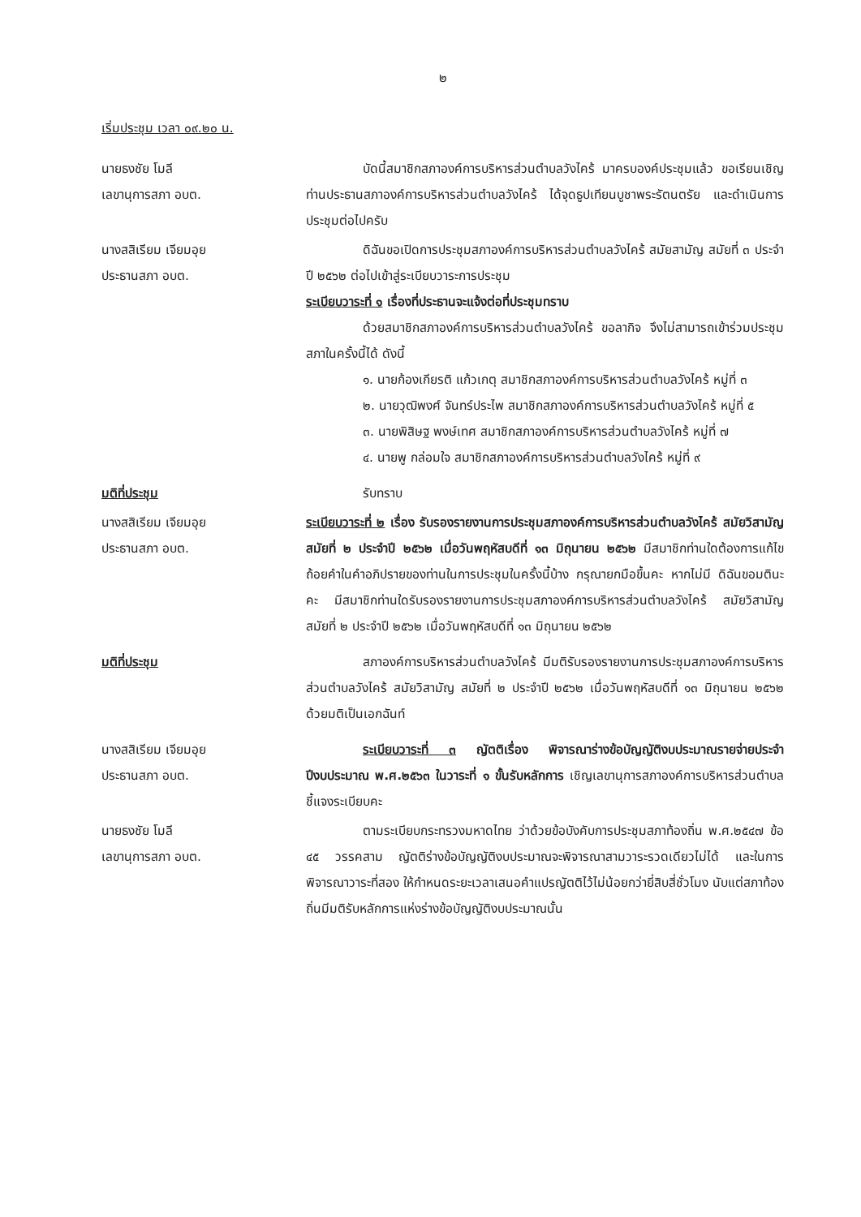๒
เริ่มประชุม เวลา ๐๙.๒๐ น.
นายธงชัย โมลี
เลขานุการสภา อบต.
บัดนี้สมาชิกสภาองค์การบริหารส่วนตำบลวังไคร้ มาครบองค์ประชุมแล้ว ขอเรียนเชิญท่านประธานสภาองค์การบริหารส่วนตำบลวังไคร้ ได้จุดธูปเทียนบูชาพระรัตนตรัย และดำเนินการประชุมต่อไปครับ
นางสสิเรียม เจียมอุย
ประธานสภา อบต.
ดิฉันขอเปิดการประชุมสภาองค์การบริหารส่วนตำบลวังไคร้ สมัยสามัญ สมัยที่ ๓ ประจำปี ๒๕๖๒ ต่อไปเข้าสู่ระเบียบวาระการประชุม
ระเบียบวาระที่ ๑ เรื่องที่ประธานจะแจ้งต่อที่ประชุมทราบ
ด้วยสมาชิกสภาองค์การบริหารส่วนตำบลวังไคร้ ขอลากิจ จึงไม่สามารถเข้าร่วมประชุมสภาในครั้งนี้ได้ ดังนี้
๑. นายก้องเกียรติ แก้วเกตุ สมาชิกสภาองค์การบริหารส่วนตำบลวังไคร้ หมู่ที่ ๓
๒. นายวุฒิพงศ์ จันทร์ประไพ สมาชิกสภาองค์การบริหารส่วนตำบลวังไคร้ หมู่ที่ ๕
๓. นายพิสิษฐ พงษ์เทศ สมาชิกสภาองค์การบริหารส่วนตำบลวังไคร้ หมู่ที่ ๗
๔. นายพู กล่อมใจ สมาชิกสภาองค์การบริหารส่วนตำบลวังไคร้ หมู่ที่ ๙
มติที่ประชุม รับทราบ
นางสสิเรียม เจียมอุย
ประธานสภา อบต.
ระเบียบวาระที่ ๒ เรื่อง รับรองรายงานการประชุมสภาองค์การบริหารส่วนตำบลวังไคร้ สมัยวิสามัญ สมัยที่ ๒ ประจำปี ๒๕๖๒ เมื่อวันพฤหัสบดีที่ ๑๓ มิถุนายน ๒๕๖๒ มีสมาชิกท่านใดต้องการแก้ไขถ้อยคำในคำอภิปรายของท่านในการประชุมในครั้งนี้บ้าง กรุณายกมือขึ้นคะ หากไม่มี ดิฉันขอมตินะคะ มีสมาชิกท่านใดรับรองรายงานการประชุมสภาองค์การบริหารส่วนตำบลวังไคร้ สมัยวิสามัญ สมัยที่ ๒ ประจำปี ๒๕๖๒ เมื่อวันพฤหัสบดีที่ ๑๓ มิถุนายน ๒๕๖๒
มติที่ประชุม สภาองค์การบริหารส่วนตำบลวังไคร้ มีมติรับรองรายงานการประชุมสภาองค์การบริหารส่วนตำบลวังไคร้ สมัยวิสามัญ สมัยที่ ๒ ประจำปี ๒๕๖๒ เมื่อวันพฤหัสบดีที่ ๑๓ มิถุนายน ๒๕๖๒ ด้วยมติเป็นเอกฉันท์
นางสสิเรียม เจียมอุย
ประธานสภา อบต.
ระเบียบวาระที่ ๓ ญัตติเรื่อง พิจารณาร่างข้อบัญญัติงบประมาณรายจ่ายประจำปีงบประมาณ พ.ศ.๒๕๖๓ ในวาระที่ ๑ ขั้นรับหลักการ เชิญเลขานุการสภาองค์การบริหารส่วนตำบลชี้แจงระเบียบคะ
นายธงชัย โมลี
เลขานุการสภา อบต.
ตามระเบียบกระทรวงมหาดไทย ว่าด้วยข้อบังคับการประชุมสภาท้องถิ่น พ.ศ.๒๕๔๗ ข้อ ๔๕ วรรคสาม ญัตติร่างข้อบัญญัติงบประมาณจะพิจารณาสามวาระรวดเดียวไม่ได้ และในการพิจารณาวาระที่สอง ให้กำหนดระยะเวลาเสนอคำแปรญัตติไว้ไม่น้อยกว่ายี่สิบสี่ชั่วโมง นับแต่สภาท้องถิ่นมีมติรับหลักการแห่งร่างข้อบัญญัติงบประมาณนั้น